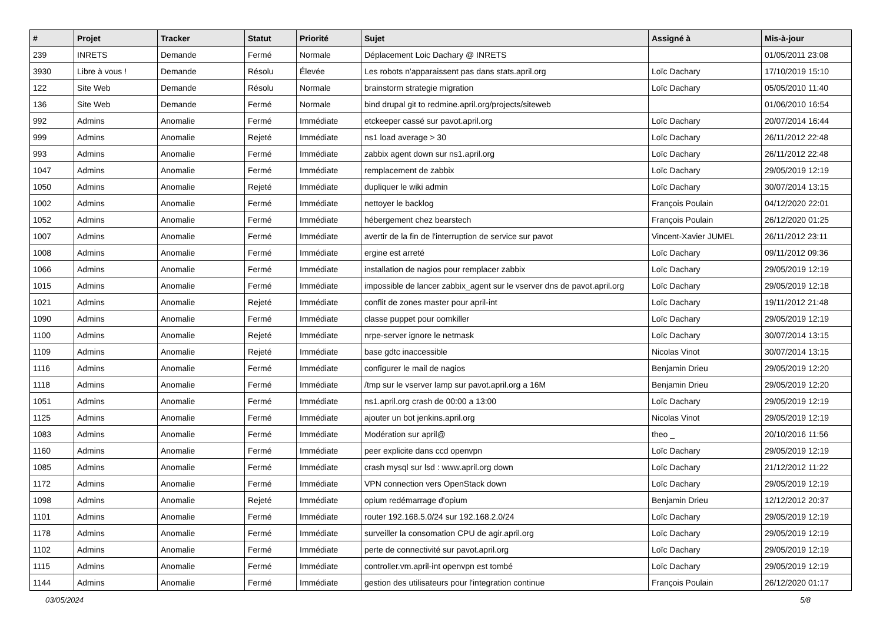| # | Projet | Tracker | Statut | Priorité | Sujet | Assigné à | Mis-à-jour |
| --- | --- | --- | --- | --- | --- | --- | --- |
| 239 | INRETS | Demande | Fermé | Normale | Déplacement Loic Dachary @ INRETS | | 01/05/2011 23:08 |
| 3930 | Libre à vous ! | Demande | Résolu | Élevée | Les robots n'apparaissent pas dans stats.april.org | Loïc Dachary | 17/10/2019 15:10 |
| 122 | Site Web | Demande | Résolu | Normale | brainstorm strategie migration | Loïc Dachary | 05/05/2010 11:40 |
| 136 | Site Web | Demande | Fermé | Normale | bind drupal git to redmine.april.org/projects/siteweb | | 01/06/2010 16:54 |
| 992 | Admins | Anomalie | Fermé | Immédiate | etckeeper cassé sur pavot.april.org | Loïc Dachary | 20/07/2014 16:44 |
| 999 | Admins | Anomalie | Rejeté | Immédiate | ns1 load average > 30 | Loïc Dachary | 26/11/2012 22:48 |
| 993 | Admins | Anomalie | Fermé | Immédiate | zabbix agent down sur ns1.april.org | Loïc Dachary | 26/11/2012 22:48 |
| 1047 | Admins | Anomalie | Fermé | Immédiate | remplacement de zabbix | Loïc Dachary | 29/05/2019 12:19 |
| 1050 | Admins | Anomalie | Rejeté | Immédiate | dupliquer le wiki admin | Loïc Dachary | 30/07/2014 13:15 |
| 1002 | Admins | Anomalie | Fermé | Immédiate | nettoyer le backlog | François Poulain | 04/12/2020 22:01 |
| 1052 | Admins | Anomalie | Fermé | Immédiate | hébergement chez bearstech | François Poulain | 26/12/2020 01:25 |
| 1007 | Admins | Anomalie | Fermé | Immédiate | avertir de la fin de l'interruption de service sur pavot | Vincent-Xavier JUMEL | 26/11/2012 23:11 |
| 1008 | Admins | Anomalie | Fermé | Immédiate | ergine est arreté | Loïc Dachary | 09/11/2012 09:36 |
| 1066 | Admins | Anomalie | Fermé | Immédiate | installation de nagios pour remplacer zabbix | Loïc Dachary | 29/05/2019 12:19 |
| 1015 | Admins | Anomalie | Fermé | Immédiate | impossible de lancer zabbix_agent sur le vserver dns de pavot.april.org | Loïc Dachary | 29/05/2019 12:18 |
| 1021 | Admins | Anomalie | Rejeté | Immédiate | conflit de zones master pour april-int | Loïc Dachary | 19/11/2012 21:48 |
| 1090 | Admins | Anomalie | Fermé | Immédiate | classe puppet pour oomkiller | Loïc Dachary | 29/05/2019 12:19 |
| 1100 | Admins | Anomalie | Rejeté | Immédiate | nrpe-server ignore le netmask | Loïc Dachary | 30/07/2014 13:15 |
| 1109 | Admins | Anomalie | Rejeté | Immédiate | base gdtc inaccessible | Nicolas Vinot | 30/07/2014 13:15 |
| 1116 | Admins | Anomalie | Fermé | Immédiate | configurer le mail de nagios | Benjamin Drieu | 29/05/2019 12:20 |
| 1118 | Admins | Anomalie | Fermé | Immédiate | /tmp sur le vserver lamp sur pavot.april.org a 16M | Benjamin Drieu | 29/05/2019 12:20 |
| 1051 | Admins | Anomalie | Fermé | Immédiate | ns1.april.org crash de 00:00 a 13:00 | Loïc Dachary | 29/05/2019 12:19 |
| 1125 | Admins | Anomalie | Fermé | Immédiate | ajouter un bot jenkins.april.org | Nicolas Vinot | 29/05/2019 12:19 |
| 1083 | Admins | Anomalie | Fermé | Immédiate | Modération sur april@ | theo _ | 20/10/2016 11:56 |
| 1160 | Admins | Anomalie | Fermé | Immédiate | peer explicite dans ccd openvpn | Loïc Dachary | 29/05/2019 12:19 |
| 1085 | Admins | Anomalie | Fermé | Immédiate | crash mysql sur lsd : www.april.org down | Loïc Dachary | 21/12/2012 11:22 |
| 1172 | Admins | Anomalie | Fermé | Immédiate | VPN connection vers OpenStack down | Loïc Dachary | 29/05/2019 12:19 |
| 1098 | Admins | Anomalie | Rejeté | Immédiate | opium redémarrage d'opium | Benjamin Drieu | 12/12/2012 20:37 |
| 1101 | Admins | Anomalie | Fermé | Immédiate | router 192.168.5.0/24 sur 192.168.2.0/24 | Loïc Dachary | 29/05/2019 12:19 |
| 1178 | Admins | Anomalie | Fermé | Immédiate | surveiller la consomation CPU de agir.april.org | Loïc Dachary | 29/05/2019 12:19 |
| 1102 | Admins | Anomalie | Fermé | Immédiate | perte de connectivité sur pavot.april.org | Loïc Dachary | 29/05/2019 12:19 |
| 1115 | Admins | Anomalie | Fermé | Immédiate | controller.vm.april-int openvpn est tombé | Loïc Dachary | 29/05/2019 12:19 |
| 1144 | Admins | Anomalie | Fermé | Immédiate | gestion des utilisateurs pour l'integration continue | François Poulain | 26/12/2020 01:17 |
03/05/2024 5/8